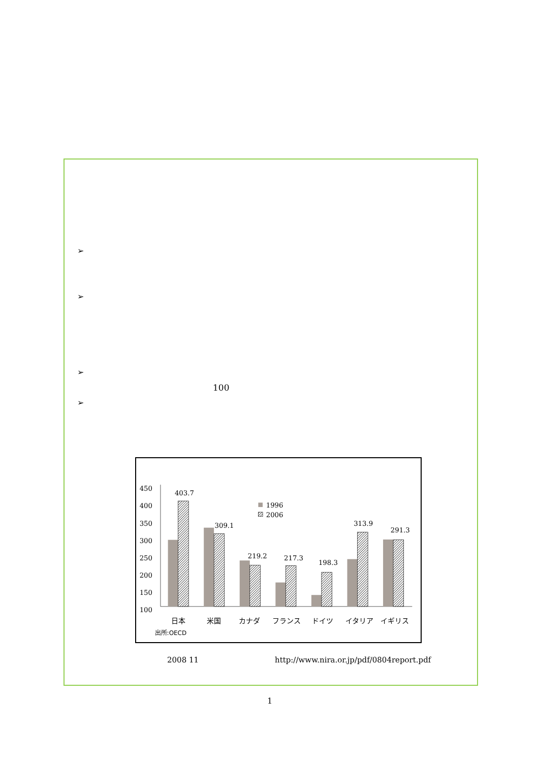➢
➢
➢
100
➢
450
400
350
300
250
200
150
100
403.7
309.1
219.2
217.3
198.3
313.9
291.3
1996
2006
日本
米国
カナダ
フランス
ドイツ
イタリア
イギリス
出所:OECD
2008 11
http://www.nira.or.jp/pdf/0804report.pdf
1